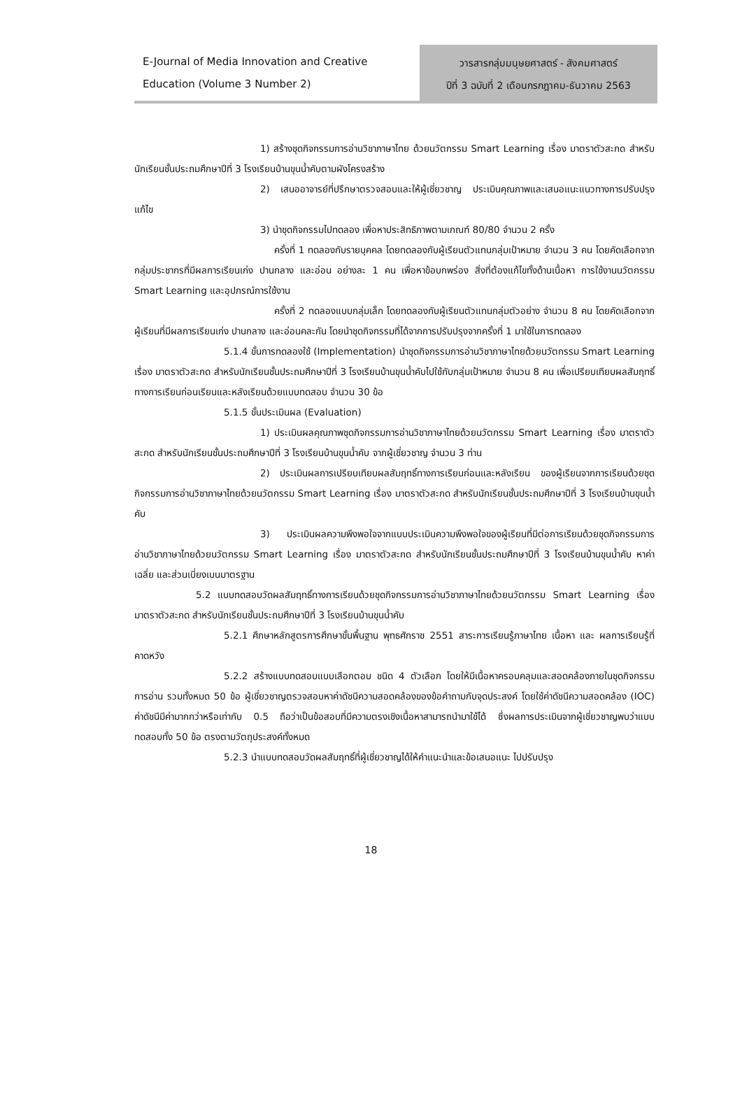E-Journal of Media Innovation and Creative
Education (Volume 3 Number 2)
วารสารกลุ่มมนุษยศาสตร์ - สังคมศาสตร์
ปีที่ 3 ฉบับที่ 2 เดือนกรกฎาคม-ธันวาคม 2563
1) สร้างชุดกิจกรรมการอ่านวิชาภาษาไทย ด้วยนวัตกรรม Smart Learning เรื่อง มาตราตัวสะกด สำหรับนักเรียนชั้นประถมศึกษาปีที่ 3 โรงเรียนบ้านขุนน้ำคับตามผังโครงสร้าง
2) เสนออาจารย์ที่ปรึกษาตรวจสอบและให้ผู้เชี่ยวชาญ ประเมินคุณภาพและเสนอแนะแนวทางการปรับปรุงแก้ไข
3) นำชุดกิจกรรมไปทดลอง เพื่อหาประสิทธิภาพตามเกณฑ์ 80/80 จำนวน 2 ครั้ง
ครั้งที่ 1 ทดลองกับรายบุคคล โดยทดลองกับผู้เรียนตัวแทนกลุ่มเป้าหมาย จำนวน 3 คน โดยคัดเลือกจากกลุ่มประชากรที่มีผลการเรียนเก่ง ปานกลาง และอ่อน อย่างละ 1 คน เพื่อหาข้อบกพร่อง สิ่งที่ต้องแก้ไขทั้งด้านเนื้อหา การใช้งานนวัตกรรม Smart Learning และอุปกรณ์การใช้งาน
ครั้งที่ 2 ทดลองแบบกลุ่มเล็ก โดยทดลองกับผู้เรียนตัวแทนกลุ่มตัวอย่าง จำนวน 8 คน โดยคัดเลือกจากผู้เรียนที่มีผลการเรียนเก่ง ปานกลาง และอ่อนคละกัน โดยนำชุดกิจกรรมที่ได้จากการปรับปรุงจากครั้งที่ 1 มาใช้ในการทดลอง
5.1.4 ขั้นการทดลองใช้ (Implementation) นำชุดกิจกรรมการอ่านวิชาภาษาไทยด้วยนวัตกรรม Smart Learning เรื่อง มาตราตัวสะกด สำหรับนักเรียนชั้นประถมศึกษาปีที่ 3 โรงเรียนบ้านขุนน้ำคับไปใช้กับกลุ่มเป้าหมาย จำนวน 8 คน เพื่อเปรียบเทียบผลสัมฤทธิ์ทางการเรียนก่อนเรียนและหลังเรียนด้วยแบบทดสอบ จำนวน 30 ข้อ
5.1.5 ขั้นประเมินผล (Evaluation)
1) ประเมินผลคุณภาพชุดกิจกรรมการอ่านวิชาภาษาไทยด้วยนวัตกรรม Smart Learning เรื่อง มาตราตัวสะกด สำหรับนักเรียนชั้นประถมศึกษาปีที่ 3 โรงเรียนบ้านขุนน้ำคับ จากผู้เชี่ยวชาญ จำนวน 3 ท่าน
2) ประเมินผลการเปรียบเทียบผลสัมฤทธิ์ทางการเรียนก่อนและหลังเรียน ของผู้เรียนจากการเรียนด้วยชุดกิจกรรมการอ่านวิชาภาษาไทยด้วยนวัตกรรม Smart Learning เรื่อง มาตราตัวสะกด สำหรับนักเรียนชั้นประถมศึกษาปีที่ 3 โรงเรียนบ้านขุนน้ำคับ
3) ประเมินผลความพึงพอใจจากแบบประเมินความพึงพอใจของผู้เรียนที่มีต่อการเรียนด้วยชุดกิจกรรมการอ่านวิชาภาษาไทยด้วยนวัตกรรม Smart Learning เรื่อง มาตราตัวสะกด สำหรับนักเรียนชั้นประถมศึกษาปีที่ 3 โรงเรียนบ้านขุนน้ำคับ หาค่าเฉลี่ย และส่วนเบี่ยงเบนมาตรฐาน
5.2 แบบทดสอบวัดผลสัมฤทธิ์ทางการเรียนด้วยชุดกิจกรรมการอ่านวิชาภาษาไทยด้วยนวัตกรรม Smart Learning เรื่อง มาตราตัวสะกด สำหรับนักเรียนชั้นประถมศึกษาปีที่ 3 โรงเรียนบ้านขุนน้ำคับ
5.2.1 ศึกษาหลักสูตรการศึกษาขั้นพื้นฐาน พุทธศักราช 2551 สาระการเรียนรู้ภาษาไทย เนื้อหา และ ผลการเรียนรู้ที่คาดหวัง
5.2.2 สร้างแบบทดสอบแบบเลือกตอบ ชนิด 4 ตัวเลือก โดยให้มีเนื้อหาครอบคลุมและสอดคล้องภายในชุดกิจกรรมการอ่าน รวมทั้งหมด 50 ข้อ ผู้เชี่ยวชาญตรวจสอบหาค่าดัชนีความสอดคล้องของข้อคำถามกับจุดประสงค์ โดยใช้ค่าดัชนีความสอดคล้อง (IOC) ค่าดัชนีมีค่ามากกว่าหรือเท่ากับ 0.5 ถือว่าเป็นข้อสอบที่มีความตรงเชิงเนื้อหาสามารถนำมาใช้ได้ ซึ่งผลการประเมินจากผู้เชี่ยวชาญพบว่าแบบทดสอบทั้ง 50 ข้อ ตรงตามวัตถุประสงค์ทั้งหมด
5.2.3 นำแบบทดสอบวัดผลสัมฤทธิ์ที่ผู้เชี่ยวชาญได้ให้คำแนะนำและข้อเสนอแนะ ไปปรับปรุง
18